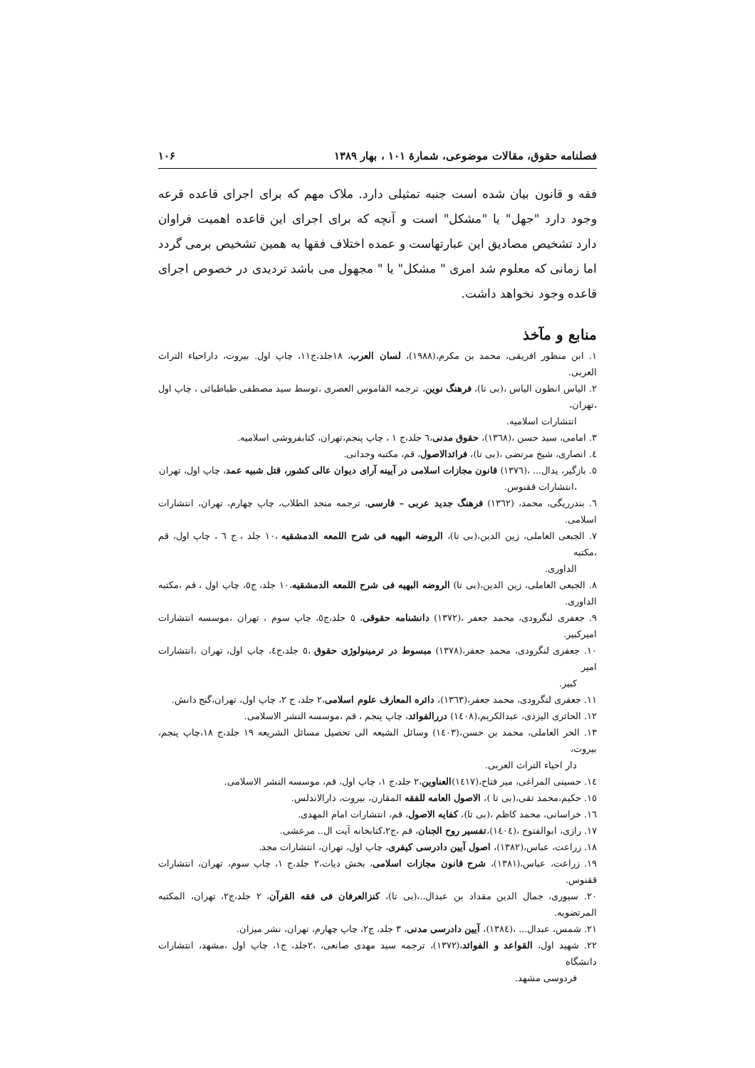فصلنامه حقوق، مقالات موضوعی، شمارۀ ۱۰۱ ، بهار ۱۳۸۹ ۱۰۶
فقه و قانون بیان شده است جنبه تمثیلی دارد. ملاک مهم که برای اجرای قاعده قرعه وجود دارد "جهل" یا "مشکل" است و آنچه که برای اجرای این قاعده اهمیت فراوان دارد تشخیص مصادیق این عبارتهاست و عمده اختلاف فقها به همین تشخیص برمی گردد اما زمانی که معلوم شد امری " مشکل" یا " مجهول می باشد تردیدی در خصوص اجرای قاعده وجود نخواهد داشت.
منابع و مآخذ
۱. ابن منظور افریقی، محمد بن مکرم،(۱۹۸۸)، لسان العرب، ۱۸جلد،ج۱۱، چاپ اول. بیروت، داراحیاء التراث العربی.
۲. الیاس انطون الیاس ،(بی تا)، فرهنگ نوین، ترجمه القاموس العصری ،توسط سید مصطفی طباطبائی ، چاپ اول ،تهران،
انتشارات اسلامیه.
۳. امامی، سید حسن ،(۱۳٦۸)، حقوق مدنی،٦ جلد،ج ۱ ، چاپ پنجم،تهران، کتابفروشی اسلامیه.
٤. انصاری، شیخ مرتضی ،(بی تا)، فرائدالاصول، قم، مکتبه وجدانی.
٥. بازگیر، یدال... ،(۱۳۷٦) قانون مجازات اسلامی در آیینه آرای دیوان عالی کشور، قتل شبیه عمد، چاپ اول، تهران
،انتشارات ققنوس.
٦. بندرریگی، محمد، (۱۳٦۲) فرهنگ جدید عربی – فارسی، ترجمه منجد الطلاب، چاپ چهارم، تهران، انتشارات اسلامی.
۷. الجبعی العاملی، زین الدین،(بی تا)، الروضه البهیه فی شرح اللمعه الدمشقیه ،۱۰ جلد ، ج ٦ ، چاپ اول، قم ،مکتبه
الداوری.
۸. الجبعی العاملی، زین الدین،(بی تا) الروضه البهیه فی شرح اللمعه الدمشقیه،۱۰ جلد، ج٥، چاپ اول ، قم ،مکتبه الداوری.
۹. جعفری لنگرودی، محمد جعفر ،(۱۳۷۲) دانشنامه حقوقی، ٥ جلد،ج٥، چاپ سوم ، تهران ،موسسه انتشارات امیرکبیر.
۱۰. جعفری لنگرودی، محمد جعفر،(۱۳۷۸) مبسوط در ترمینولوژی حقوق ،٥ جلد،ج٤، چاپ اول، تهران ،انتشارات امیر
کبیر.
۱۱. جعفری لنگرودی، محمد جعفر،(۱۳٦۳)، دائره المعارف علوم اسلامی،۲ جلد، ج ۲، چاپ اول، تهران،گنج دانش.
۱۲. الحائری الیزدی، عبدالکریم،(۱٤۰۸) دررالفوائد، چاپ پنجم ، قم ،موسسه النشر الاسلامی.
۱۳. الحر العاملی، محمد بن حسن،(۱٤۰۳) وسائل الشیعه الی تحصیل مسائل الشریعه ۱۹ جلد،ج ۱۸،چاپ پنجم، بیروت،
دار احیاء التراث العربی.
۱٤. حسینی المراغی، میر فتاح،(۱٤۱۷)العناوین،۲ جلد،ج ۱، چاپ اول، قم، موسسه النشر الاسلامی.
۱٥. حکیم،محمد تقی،(بی تا )، الاصول العامه للفقه المقارن، بیروت، دارالاندلس.
۱٦. خراسانی، محمد کاظم ،(بی تا)، کفایه الاصول، قم، انتشارات امام المهدی.
۱۷. رازی، ابوالفتوح ،(۱٤۰٤)،تفسیر روح الجنان، قم ،ج۲،کتابخانه آیت ال.. مرعشی.
۱۸. زراعت، عباس،(۱۳۸۲)، اصول آیین دادرسی کیفری، چاپ اول، تهران، انتشارات مجد.
۱۹. زراعت، عباس،(۱۳۸۱)، شرح قانون مجازات اسلامی، بخش دیات،۲ جلد،ج ۱، چاپ سوم، تهران، انتشارات ققنوس.
۲۰. سیوری، جمال الدین مقداد بن عبدال..،(بی تا)، کنزالعرفان فی فقه القرآن، ۲ جلد،ج۲، تهران، المکتبه المرتضویه.
۲۱. شمس، عبدال... ،(۱۳۸٤)، آیین دادرسی مدنی، ۳ جلد، ج۲، چاپ چهارم، تهران، نشر میزان.
۲۲. شهید اول، القواعد و الفوائد،(۱۳۷۲)، ترجمه سید مهدی صانعی، ،۲جلد، ج۱، چاپ اول ،مشهد، انتشارات دانشگاه
فردوسی مشهد.